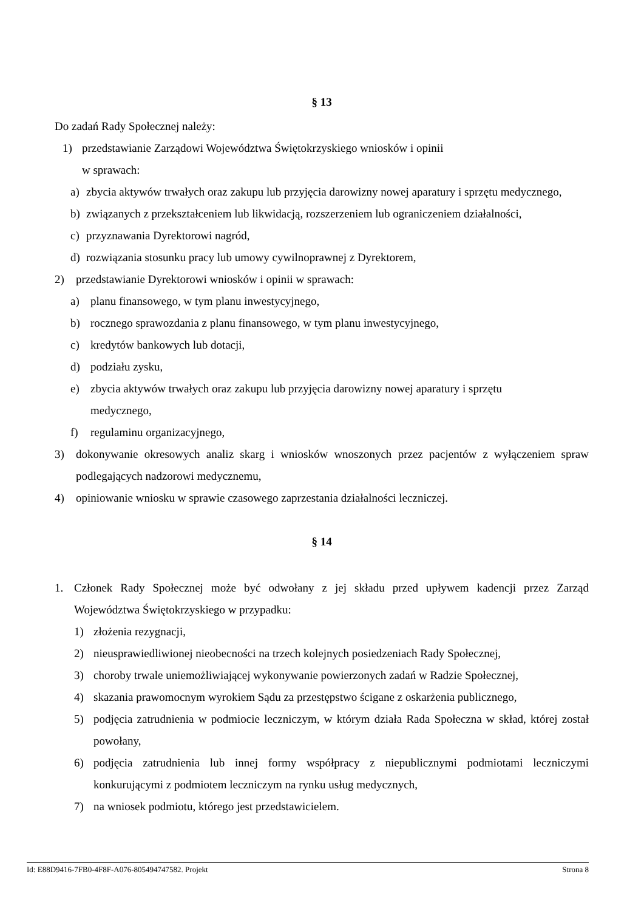§ 13
Do zadań Rady Społecznej należy:
1) przedstawianie Zarządowi Województwa Świętokrzyskiego wniosków i opinii
w sprawach:
a) zbycia aktywów trwałych oraz zakupu lub przyjęcia darowizny nowej aparatury i sprzętu medycznego,
b) związanych z przekształceniem lub likwidacją, rozszerzeniem lub ograniczeniem działalności,
c) przyznawania Dyrektorowi nagród,
d) rozwiązania stosunku pracy lub umowy cywilnoprawnej z Dyrektorem,
2) przedstawianie Dyrektorowi wniosków i opinii w sprawach:
a) planu finansowego, w tym planu inwestycyjnego,
b) rocznego sprawozdania z planu finansowego, w tym planu inwestycyjnego,
c) kredytów bankowych lub dotacji,
d) podziału zysku,
e) zbycia aktywów trwałych oraz zakupu lub przyjęcia darowizny nowej aparatury i sprzętu
medycznego,
f) regulaminu organizacyjnego,
3) dokonywanie okresowych analiz skarg i wniosków wnoszonych przez pacjentów z wyłączeniem spraw podlegających nadzorowi medycznemu,
4) opiniowanie wniosku w sprawie czasowego zaprzestania działalności leczniczej.
§ 14
1. Członek Rady Społecznej może być odwołany z jej składu przed upływem kadencji przez Zarząd Województwa Świętokrzyskiego w przypadku:
1) złożenia rezygnacji,
2) nieusprawiedliwionej nieobecności na trzech kolejnych posiedzeniach Rady Społecznej,
3) choroby trwale uniemożliwiającej wykonywanie powierzonych zadań w Radzie Społecznej,
4) skazania prawomocnym wyrokiem Sądu za przestępstwo ścigane z oskarżenia publicznego,
5) podjęcia zatrudnienia w podmiocie leczniczym, w którym działa Rada Społeczna w skład, której został powołany,
6) podjęcia zatrudnienia lub innej formy współpracy z niepublicznymi podmiotami leczniczymi konkurującymi z podmiotem leczniczym na rynku usług medycznych,
7) na wniosek podmiotu, którego jest przedstawicielem.
Id: E88D9416-7FB0-4F8F-A076-805494747582. Projekt Strona 8